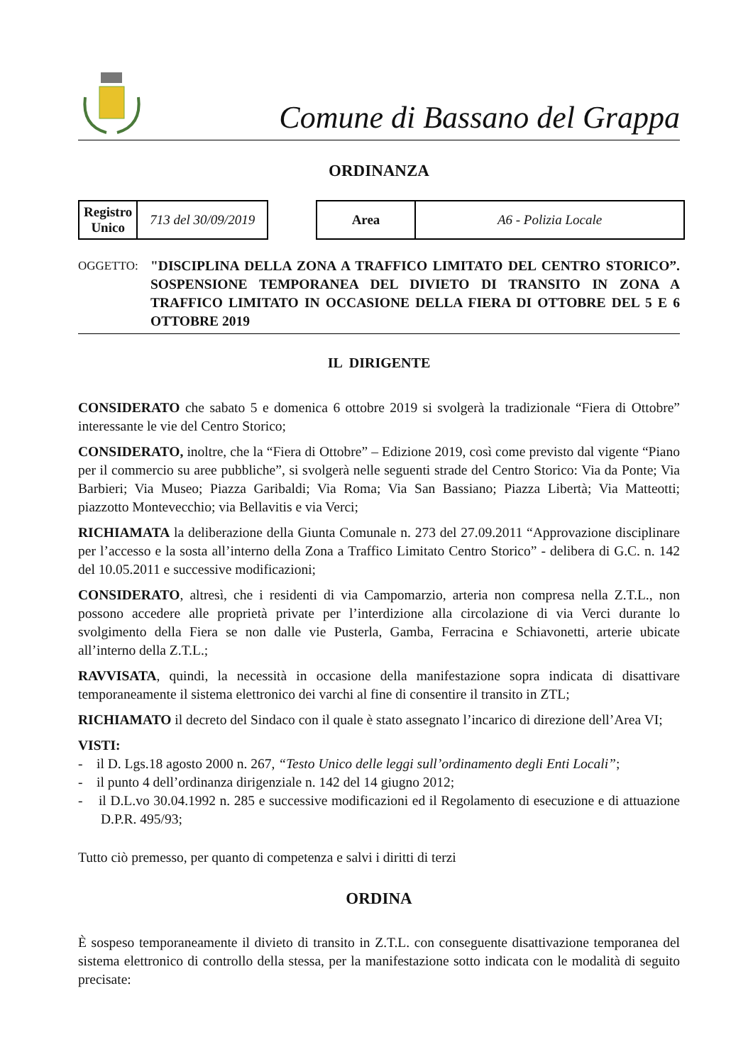Comune di Bassano del Grappa
ORDINANZA
| Registro Unico | 713 del 30/09/2019 |
| Area | A6 - Polizia Locale |
OGGETTO:
"DISCIPLINA DELLA ZONA A TRAFFICO LIMITATO DEL CENTRO STORICO”. SOSPENSIONE TEMPORANEA DEL DIVIETO DI TRANSITO IN ZONA A TRAFFICO LIMITATO IN OCCASIONE DELLA FIERA DI OTTOBRE DEL 5 E 6 OTTOBRE 2019
IL DIRIGENTE
CONSIDERATO che sabato 5 e domenica 6 ottobre 2019 si svolgerà la tradizionale “Fiera di Ottobre” interessante le vie del Centro Storico;
CONSIDERATO, inoltre, che la “Fiera di Ottobre” – Edizione 2019, così come previsto dal vigente “Piano per il commercio su aree pubbliche”, si svolgerà nelle seguenti strade del Centro Storico: Via da Ponte; Via Barbieri; Via Museo; Piazza Garibaldi; Via Roma; Via San Bassiano; Piazza Libertà; Via Matteotti; piazzotto Montevecchio; via Bellavitis e via Verci;
RICHIAMATA la deliberazione della Giunta Comunale n. 273 del 27.09.2011 “Approvazione disciplinare per l’accesso e la sosta all’interno della Zona a Traffico Limitato Centro Storico” - delibera di G.C. n. 142 del 10.05.2011 e successive modificazioni;
CONSIDERATO, altresì, che i residenti di via Campomarzio, arteria non compresa nella Z.T.L., non possono accedere alle proprietà private per l’interdizione alla circolazione di via Verci durante lo svolgimento della Fiera se non dalle vie Pusterla, Gamba, Ferracina e Schiavonetti, arterie ubicate all’interno della Z.T.L.;
RAVVISATA, quindi, la necessità in occasione della manifestazione sopra indicata di disattivare temporaneamente il sistema elettronico dei varchi al fine di consentire il transito in ZTL;
RICHIAMATO il decreto del Sindaco con il quale è stato assegnato l’incarico di direzione dell’Area VI;
VISTI:
- il D. Lgs.18 agosto 2000 n. 267, “Testo Unico delle leggi sull’ordinamento degli Enti Locali”;
- il punto 4 dell’ordinanza dirigenziale n. 142 del 14 giugno 2012;
- il D.L.vo 30.04.1992 n. 285 e successive modificazioni ed il Regolamento di esecuzione e di attuazione D.P.R. 495/93;
Tutto ciò premesso, per quanto di competenza e salvi i diritti di terzi
ORDINA
È sospeso temporaneamente il divieto di transito in Z.T.L. con conseguente disattivazione temporanea del sistema elettronico di controllo della stessa, per la manifestazione sotto indicata con le modalità di seguito precisate: